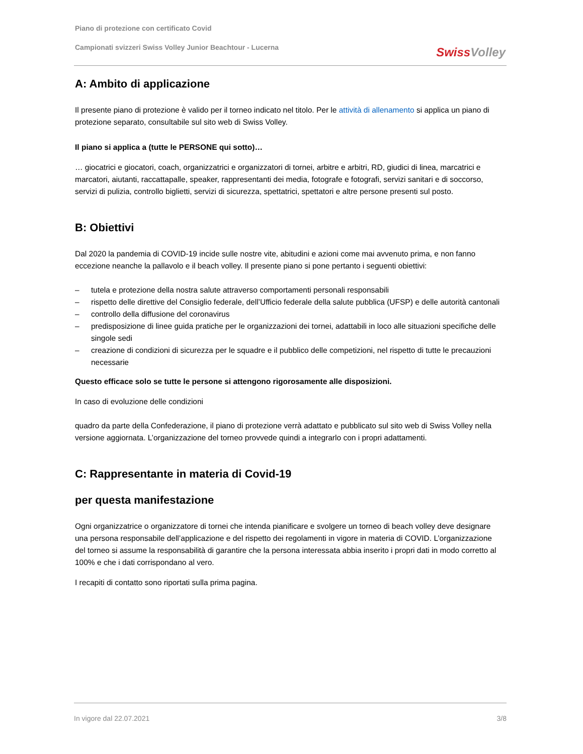Piano di protezione con certificato Covid
Campionati svizzeri Swiss Volley Junior Beachtour - Lucerna
Swiss Volley
A: Ambito di applicazione
Il presente piano di protezione è valido per il torneo indicato nel titolo. Per le attività di allenamento si applica un piano di protezione separato, consultabile sul sito web di Swiss Volley.
Il piano si applica a (tutte le PERSONE qui sotto)…
… giocatrici e giocatori, coach, organizzatrici e organizzatori di tornei, arbitre e arbitri, RD, giudici di linea, marcatrici e marcatori, aiutanti, raccattapalle, speaker, rappresentanti dei media, fotografe e fotografi, servizi sanitari e di soccorso, servizi di pulizia, controllo biglietti, servizi di sicurezza, spettatrici, spettatori e altre persone presenti sul posto.
B: Obiettivi
Dal 2020 la pandemia di COVID-19 incide sulle nostre vite, abitudini e azioni come mai avvenuto prima, e non fanno eccezione neanche la pallavolo e il beach volley. Il presente piano si pone pertanto i seguenti obiettivi:
– tutela e protezione della nostra salute attraverso comportamenti personali responsabili
– rispetto delle direttive del Consiglio federale, dell’Ufficio federale della salute pubblica (UFSP) e delle autorità cantonali
– controllo della diffusione del coronavirus
– predisposizione di linee guida pratiche per le organizzazioni dei tornei, adattabili in loco alle situazioni specifiche delle singole sedi
– creazione di condizioni di sicurezza per le squadre e il pubblico delle competizioni, nel rispetto di tutte le precauzioni necessarie
Questo efficace solo se tutte le persone si attengono rigorosamente alle disposizioni.
In caso di evoluzione delle condizioni
quadro da parte della Confederazione, il piano di protezione verrà adattato e pubblicato sul sito web di Swiss Volley nella versione aggiornata. L’organizzazione del torneo provvede quindi a integrarlo con i propri adattamenti.
C: Rappresentante in materia di Covid-19
per questa manifestazione
Ogni organizzatrice o organizzatore di tornei che intenda pianificare e svolgere un torneo di beach volley deve designare una persona responsabile dell’applicazione e del rispetto dei regolamenti in vigore in materia di COVID. L’organizzazione del torneo si assume la responsabilità di garantire che la persona interessata abbia inserito i propri dati in modo corretto al 100% e che i dati corrispondano al vero.
I recapiti di contatto sono riportati sulla prima pagina.
In vigore dal 22.07.2021 3/8